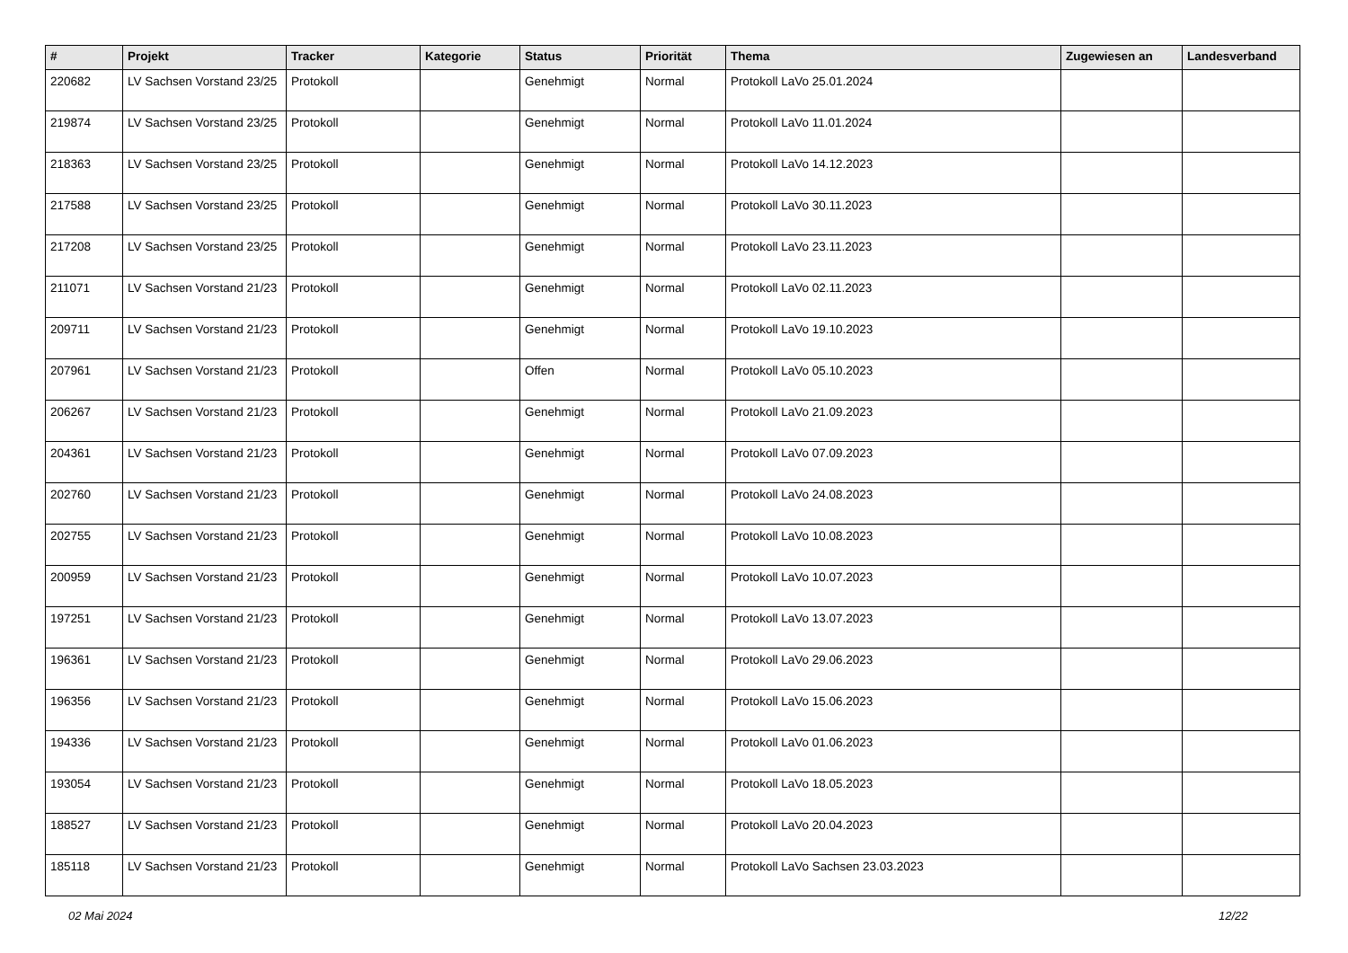| # | Projekt | Tracker | Kategorie | Status | Priorität | Thema | Zugewiesen an | Landesverband |
| --- | --- | --- | --- | --- | --- | --- | --- | --- |
| 220682 | LV Sachsen Vorstand 23/25 | Protokoll | | Genehmigt | Normal | Protokoll LaVo 25.01.2024 | | |
| 219874 | LV Sachsen Vorstand 23/25 | Protokoll | | Genehmigt | Normal | Protokoll LaVo 11.01.2024 | | |
| 218363 | LV Sachsen Vorstand 23/25 | Protokoll | | Genehmigt | Normal | Protokoll LaVo 14.12.2023 | | |
| 217588 | LV Sachsen Vorstand 23/25 | Protokoll | | Genehmigt | Normal | Protokoll LaVo 30.11.2023 | | |
| 217208 | LV Sachsen Vorstand 23/25 | Protokoll | | Genehmigt | Normal | Protokoll LaVo 23.11.2023 | | |
| 211071 | LV Sachsen Vorstand 21/23 | Protokoll | | Genehmigt | Normal | Protokoll LaVo 02.11.2023 | | |
| 209711 | LV Sachsen Vorstand 21/23 | Protokoll | | Genehmigt | Normal | Protokoll LaVo 19.10.2023 | | |
| 207961 | LV Sachsen Vorstand 21/23 | Protokoll | | Offen | Normal | Protokoll LaVo 05.10.2023 | | |
| 206267 | LV Sachsen Vorstand 21/23 | Protokoll | | Genehmigt | Normal | Protokoll LaVo 21.09.2023 | | |
| 204361 | LV Sachsen Vorstand 21/23 | Protokoll | | Genehmigt | Normal | Protokoll LaVo 07.09.2023 | | |
| 202760 | LV Sachsen Vorstand 21/23 | Protokoll | | Genehmigt | Normal | Protokoll LaVo 24.08.2023 | | |
| 202755 | LV Sachsen Vorstand 21/23 | Protokoll | | Genehmigt | Normal | Protokoll LaVo 10.08.2023 | | |
| 200959 | LV Sachsen Vorstand 21/23 | Protokoll | | Genehmigt | Normal | Protokoll LaVo 10.07.2023 | | |
| 197251 | LV Sachsen Vorstand 21/23 | Protokoll | | Genehmigt | Normal | Protokoll LaVo 13.07.2023 | | |
| 196361 | LV Sachsen Vorstand 21/23 | Protokoll | | Genehmigt | Normal | Protokoll LaVo 29.06.2023 | | |
| 196356 | LV Sachsen Vorstand 21/23 | Protokoll | | Genehmigt | Normal | Protokoll LaVo 15.06.2023 | | |
| 194336 | LV Sachsen Vorstand 21/23 | Protokoll | | Genehmigt | Normal | Protokoll LaVo 01.06.2023 | | |
| 193054 | LV Sachsen Vorstand 21/23 | Protokoll | | Genehmigt | Normal | Protokoll LaVo 18.05.2023 | | |
| 188527 | LV Sachsen Vorstand 21/23 | Protokoll | | Genehmigt | Normal | Protokoll LaVo 20.04.2023 | | |
| 185118 | LV Sachsen Vorstand 21/23 | Protokoll | | Genehmigt | Normal | Protokoll LaVo Sachsen 23.03.2023 | | |
02 Mai 2024 12/22